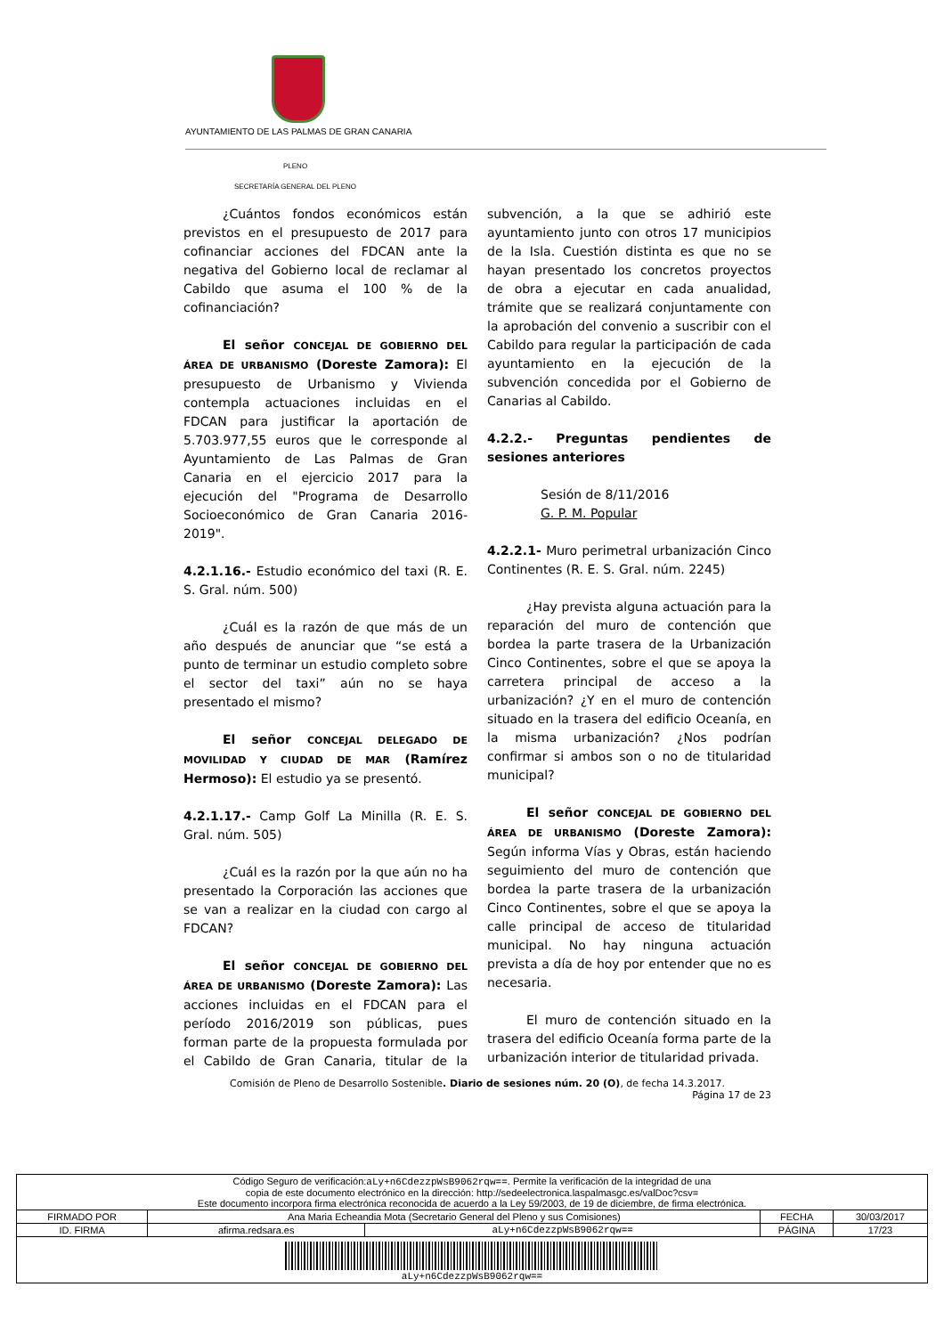AYUNTAMIENTO DE LAS PALMAS DE GRAN CANARIA
PLENO
SECRETARÍA GENERAL DEL PLENO
¿Cuántos fondos económicos están previstos en el presupuesto de 2017 para cofinanciar acciones del FDCAN ante la negativa del Gobierno local de reclamar al Cabildo que asuma el 100 % de la cofinanciación?
El señor CONCEJAL DE GOBIERNO DEL ÁREA DE URBANISMO (Doreste Zamora): El presupuesto de Urbanismo y Vivienda contempla actuaciones incluidas en el FDCAN para justificar la aportación de 5.703.977,55 euros que le corresponde al Ayuntamiento de Las Palmas de Gran Canaria en el ejercicio 2017 para la ejecución del "Programa de Desarrollo Socioeconómico de Gran Canaria 2016-2019".
4.2.1.16.- Estudio económico del taxi (R. E. S. Gral. núm. 500)
¿Cuál es la razón de que más de un año después de anunciar que “se está a punto de terminar un estudio completo sobre el sector del taxi” aún no se haya presentado el mismo?
El señor CONCEJAL DELEGADO DE MOVILIDAD Y CIUDAD DE MAR (Ramírez Hermoso): El estudio ya se presentó.
4.2.1.17.- Camp Golf La Minilla (R. E. S. Gral. núm. 505)
¿Cuál es la razón por la que aún no ha presentado la Corporación las acciones que se van a realizar en la ciudad con cargo al FDCAN?
El señor CONCEJAL DE GOBIERNO DEL ÁREA DE URBANISMO (Doreste Zamora): Las acciones incluidas en el FDCAN para el período 2016/2019 son públicas, pues forman parte de la propuesta formulada por el Cabildo de Gran Canaria, titular de la subvención, a la que se adhirió este ayuntamiento junto con otros 17 municipios de la Isla. Cuestión distinta es que no se hayan presentado los concretos proyectos de obra a ejecutar en cada anualidad, trámite que se realizará conjuntamente con la aprobación del convenio a suscribir con el Cabildo para regular la participación de cada ayuntamiento en la ejecución de la subvención concedida por el Gobierno de Canarias al Cabildo.
4.2.2.- Preguntas pendientes de sesiones anteriores
Sesión de 8/11/2016
G. P. M. Popular
4.2.2.1- Muro perimetral urbanización Cinco Continentes (R. E. S. Gral. núm. 2245)
¿Hay prevista alguna actuación para la reparación del muro de contención que bordea la parte trasera de la Urbanización Cinco Continentes, sobre el que se apoya la carretera principal de acceso a la urbanización? ¿Y en el muro de contención situado en la trasera del edificio Oceanía, en la misma urbanización? ¿Nos podrían confirmar si ambos son o no de titularidad municipal?
El señor CONCEJAL DE GOBIERNO DEL ÁREA DE URBANISMO (Doreste Zamora): Según informa Vías y Obras, están haciendo seguimiento del muro de contención que bordea la parte trasera de la urbanización Cinco Continentes, sobre el que se apoya la calle principal de acceso de titularidad municipal. No hay ninguna actuación prevista a día de hoy por entender que no es necesaria.
El muro de contención situado en la trasera del edificio Oceanía forma parte de la urbanización interior de titularidad privada.
Comisión de Pleno de Desarrollo Sostenible. Diario de sesiones núm. 20 (O), de fecha 14.3.2017.
Página 17 de 23
| Código Seguro de verificación: aLy+n6CdezzpWsB9062rqw== . Permite la verificación de la integridad de una copia de este documento electrónico en la dirección: http://sedeelectronica.laspalmasgc.es/valDoc?csv= Este documento incorpora firma electrónica reconocida de acuerdo a la Ley 59/2003, de 19 de diciembre, de firma electrónica. | | | | |
| FIRMADO POR | Ana Maria Echeandia Mota (Secretario General del Pleno y sus Comisiones) | | FECHA | 30/03/2017 |
| ID. FIRMA | afirma.redsara.es | aLy+n6CdezzpWsB9062rqw== | PÁGINA | 17/23 |
| aLy+n6CdezzpWsB9062rqw== | | | | |